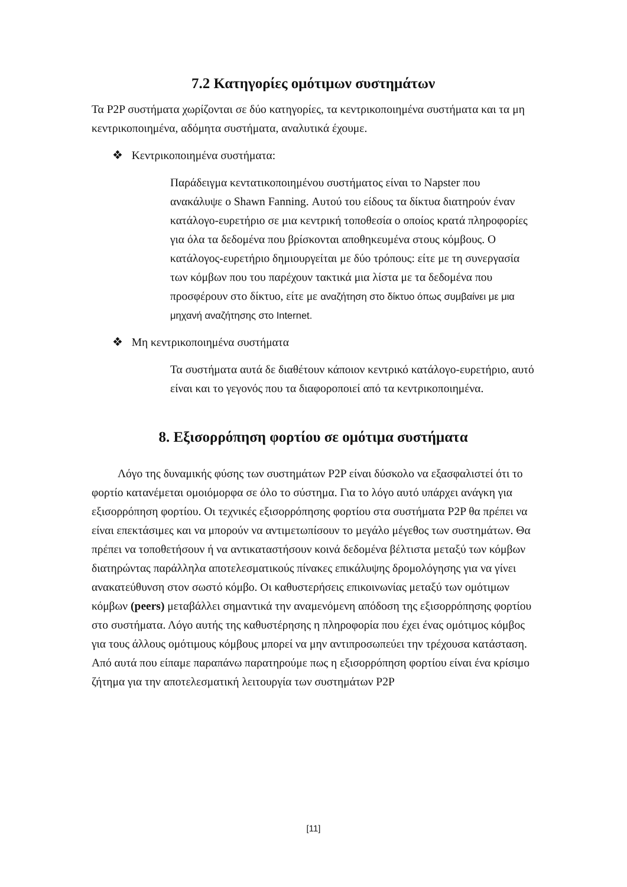7.2 Κατηγορίες ομότιμων συστημάτων
Τα P2P συστήματα χωρίζονται σε δύο κατηγορίες, τα κεντρικοποιημένα συστήματα και τα μη κεντρικοποιημένα, αδόμητα συστήματα, αναλυτικά έχουμε.
❖ Κεντρικοποιημένα συστήματα:
Παράδειγμα κεντατικοποιημένου συστήματος είναι το Napster που ανακάλυψε ο Shawn Fanning. Αυτού του είδους τα δίκτυα διατηρούν έναν κατάλογο-ευρετήριο σε μια κεντρική τοποθεσία ο οποίος κρατά πληροφορίες για όλα τα δεδομένα που βρίσκονται αποθηκευμένα στους κόμβους. Ο κατάλογος-ευρετήριο δημιουργείται με δύο τρόπους: είτε με τη συνεργασία των κόμβων που του παρέχουν τακτικά μια λίστα με τα δεδομένα που προσφέρουν στο δίκτυο, είτε με αναζήτηση στο δίκτυο όπως συμβαίνει με μια μηχανή αναζήτησης στο Internet.
❖ Μη κεντρικοποιημένα συστήματα
Τα συστήματα αυτά δε διαθέτουν κάποιον κεντρικό κατάλογο-ευρετήριο, αυτό είναι και το γεγονός που τα διαφοροποιεί από τα κεντρικοποιημένα.
8. Εξισορρόπηση φορτίου σε ομότιμα συστήματα
Λόγο της δυναμικής φύσης των συστημάτων P2P είναι δύσκολο να εξασφαλιστεί ότι το φορτίο κατανέμεται ομοιόμορφα σε όλο το σύστημα. Για το λόγο αυτό υπάρχει ανάγκη για εξισορρόπηση φορτίου. Οι τεχνικές εξισορρόπησης φορτίου στα συστήματα P2P θα πρέπει να είναι επεκτάσιμες και να μπορούν να αντιμετωπίσουν το μεγάλο μέγεθος των συστημάτων. Θα πρέπει να τοποθετήσουν ή να αντικαταστήσουν κοινά δεδομένα βέλτιστα μεταξύ των κόμβων διατηρώντας παράλληλα αποτελεσματικούς πίνακες επικάλυψης δρομολόγησης για να γίνει ανακατεύθυνση στον σωστό κόμβο. Οι καθυστερήσεις επικοινωνίας μεταξύ των ομότιμων κόμβων (peers) μεταβάλλει σημαντικά την αναμενόμενη απόδοση της εξισορρόπησης φορτίου στο συστήματα. Λόγο αυτής της καθυστέρησης η πληροφορία που έχει ένας ομότιμος κόμβος για τους άλλους ομότιμους κόμβους μπορεί να μην αντιπροσωπεύει την τρέχουσα κατάσταση. Από αυτά που είπαμε παραπάνω παρατηρούμε πως η εξισορρόπηση φορτίου είναι ένα κρίσιμο ζήτημα για την αποτελεσματική λειτουργία των συστημάτων P2P
[11]